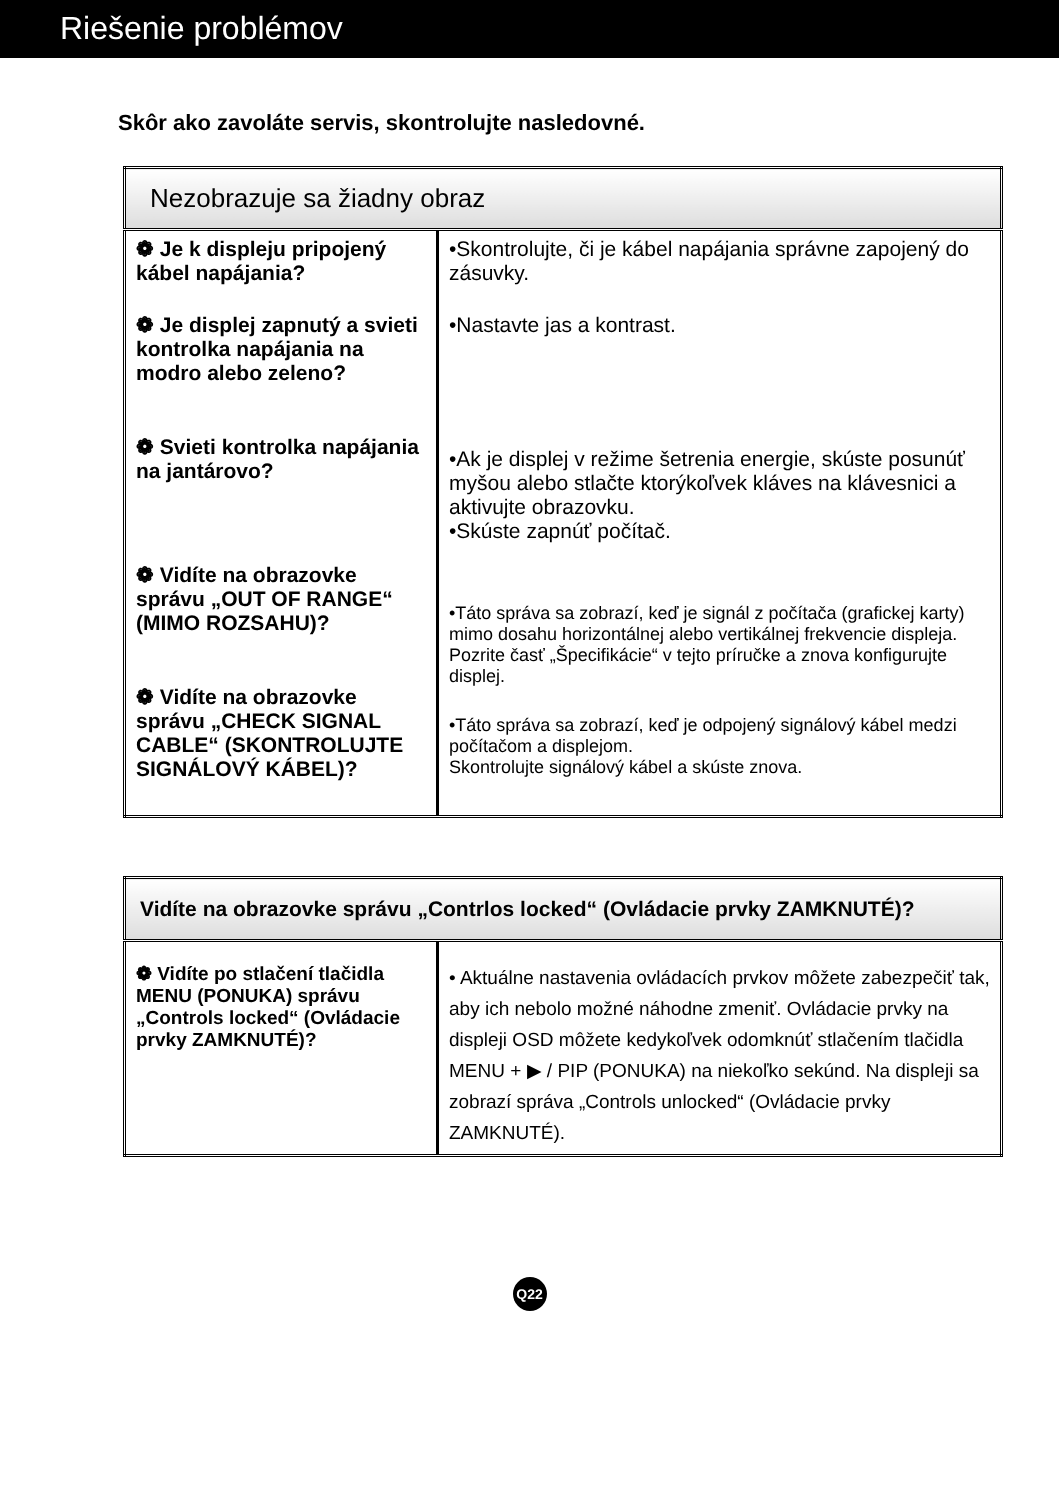Riešenie problémov
Skôr ako zavoláte servis, skontrolujte nasledovné.
| Nezobrazuje sa žiadny obraz | |
| --- | --- |
| ❁ Je k displeju pripojený kábel napájania? ❁ Je displej zapnutý a svieti kontrolka napájania na modro alebo zeleno? ❁ Svieti kontrolka napájania na jantárovo? ❁ Vidíte na obrazovke správu „OUT OF RANGE“ (MIMO ROZSAHU)? ❁ Vidíte na obrazovke správu „CHECK SIGNAL CABLE“ (SKONTROLUJTE SIGNÁLOVÝ KÁBEL)? | •Skontrolujte, či je kábel napájania správne zapojený do zásuvky. •Nastavte jas a kontrast. •Ak je displej v režime šetrenia energie, skúste posunúť myšou alebo stlačte ktorýkoľvek kláves na klávesnici a aktivujte obrazovku. •Skúste zapnúť počítač. •Táto správa sa zobrazí, keď je signál z počítača (grafickej karty) mimo dosahu horizontálnej alebo vertikálnej frekvencie displeja. Pozrite časť „Špecifikácie“ v tejto príručke a znova konfigurujte displej. •Táto správa sa zobrazí, keď je odpojený signálový kábel medzi počítačom a displejom. Skontrolujte signálový kábel a skúste znova. |
| Vidíte na obrazovke správu „Contrlos locked“ (Ovládacie prvky ZAMKNUTÉ)? | |
| --- | --- |
| ❁ Vidíte po stlačení tlačidla MENU (PONUKA) správu „Controls locked“ (Ovládacie prvky ZAMKNUTÉ)? | • Aktuálne nastavenia ovládacích prvkov môžete zabezpečiť tak, aby ich nebolo možné náhodne zmeniť. Ovládacie prvky na displeji OSD môžete kedykoľvek odomknúť stlačením tlačidla MENU + ▶ / PIP (PONUKA) na niekoľko sekúnd. Na displeji sa zobrazí správa „Controls unlocked“ (Ovládacie prvky ZAMKNUTÉ). |
Q22